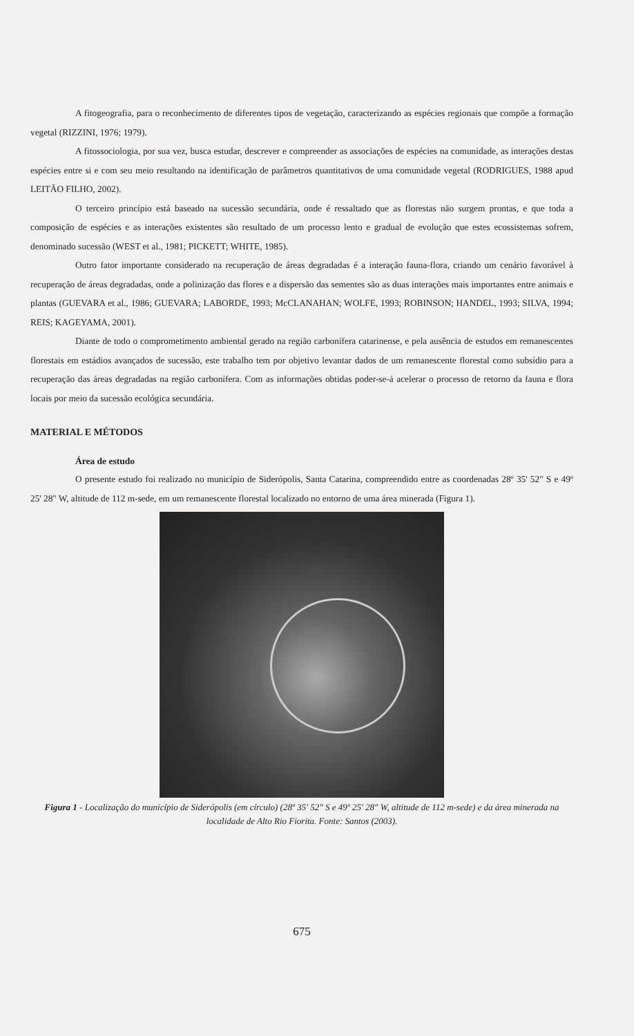A fitogeografia, para o reconhecimento de diferentes tipos de vegetação, caracterizando as espécies regionais que compõe a formação vegetal (RIZZINI, 1976; 1979).
A fitossociologia, por sua vez, busca estudar, descrever e compreender as associações de espécies na comunidade, as interações destas espécies entre si e com seu meio resultando na identificação de parâmetros quantitativos de uma comunidade vegetal (RODRIGUES, 1988 apud LEITÃO FILHO, 2002).
O terceiro princípio está baseado na sucessão secundária, onde é ressaltado que as florestas não surgem prontas, e que toda a composição de espécies e as interações existentes são resultado de um processo lento e gradual de evolução que estes ecossistemas sofrem, denominado sucessão (WEST et al., 1981; PICKETT; WHITE, 1985).
Outro fator importante considerado na recuperação de áreas degradadas é a interação fauna-flora, criando um cenário favorável à recuperação de áreas degradadas, onde a polinização das flores e a dispersão das sementes são as duas interações mais importantes entre animais e plantas (GUEVARA et al., 1986; GUEVARA; LABORDE, 1993; McCLANAHAN; WOLFE, 1993; ROBINSON; HANDEL, 1993; SILVA, 1994; REIS; KAGEYAMA, 2001).
Diante de todo o comprometimento ambiental gerado na região carbonífera catarinense, e pela ausência de estudos em remanescentes florestais em estádios avançados de sucessão, este trabalho tem por objetivo levantar dados de um remanescente florestal como subsídio para a recuperação das áreas degradadas na região carbonífera. Com as informações obtidas poder-se-á acelerar o processo de retorno da fauna e flora locais por meio da sucessão ecológica secundária.
MATERIAL E MÉTODOS
Área de estudo
O presente estudo foi realizado no município de Siderópolis, Santa Catarina, compreendido entre as coordenadas 28º 35' 52" S e 49º 25' 28" W, altitude de 112 m-sede, em um remanescente florestal localizado no entorno de uma área minerada (Figura 1).
Figura 1 - Localização do município de Siderópolis (em círculo) (28º 35' 52" S e 49º 25' 28" W, altitude de 112 m-sede) e da área minerada na localidade de Alto Rio Fiorita. Fonte: Santos (2003).
675